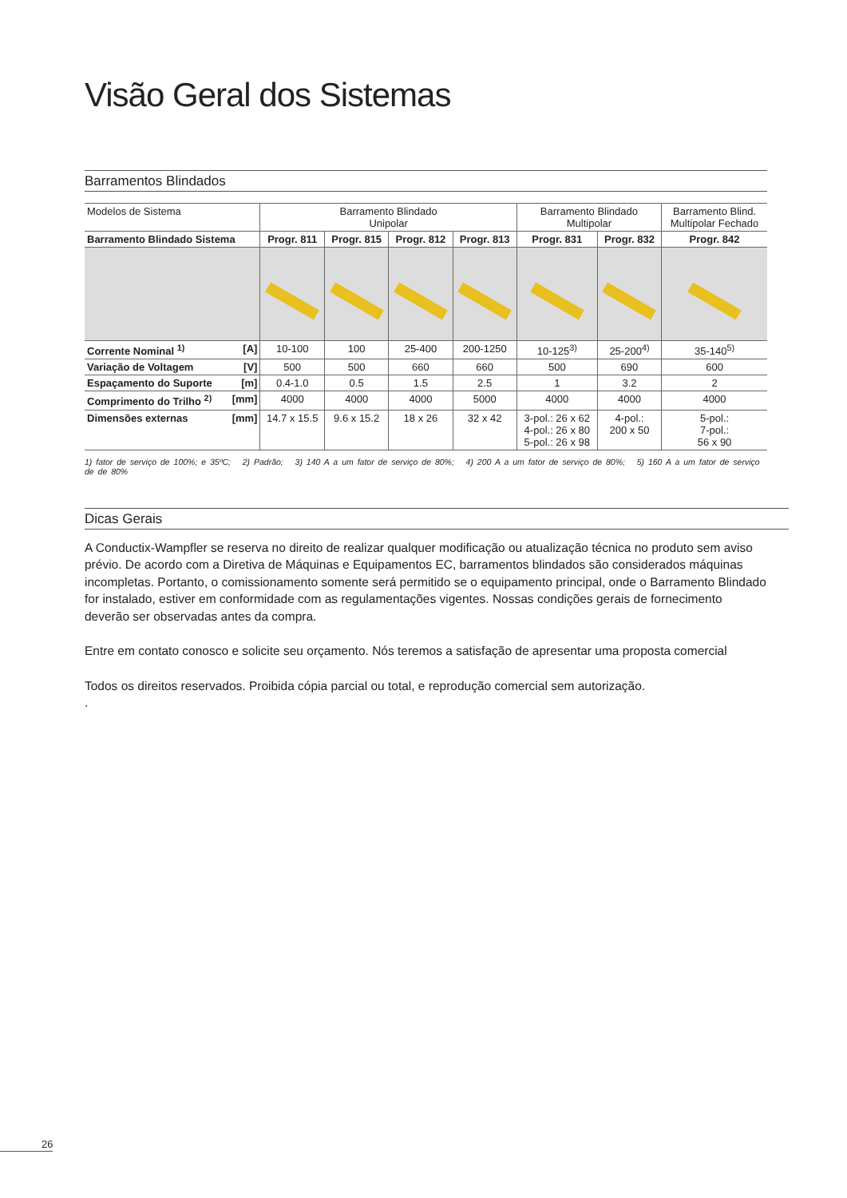Visão Geral dos Sistemas
Barramentos Blindados
| Modelos de Sistema | Barramento Blindado Unipolar | | | | Barramento Blindado Multipolar | | Barramento Blind. Multipolar Fechado |
| Barramento Blindado Sistema | Progr. 811 | Progr. 815 | Progr. 812 | Progr. 813 | Progr. 831 | Progr. 832 | Progr. 842 |
| Corrente Nominal <sup>1)</sup> [A] | 10-100 | 100 | 25-400 | 200-1250 | 10-125<sup>3)</sup> | 25-200<sup>4)</sup> | 35-140<sup>5)</sup> |
| Variação de Voltagem [V] | 500 | 500 | 660 | 660 | 500 | 690 | 600 |
| Espaçamento do Suporte [m] | 0.4-1.0 | 0.5 | 1.5 | 2.5 | 1 | 3.2 | 2 |
| Comprimento do Trilho <sup>2)</sup> [mm] | 4000 | 4000 | 4000 | 5000 | 4000 | 4000 | 4000 |
| Dimensões externas [mm] | 14.7 x 15.5 | 9.6 x 15.2 | 18 x 26 | 32 x 42 | 3-pol.: 26 x 62 4-pol.: 26 x 80 5-pol.: 26 x 98 | 4-pol.: 200 x 50 | 5-pol.: 7-pol.: 56 x 90 |
1) fator de serviço de 100%; e 35ºC; 2) Padrão; 3) 140 A a um fator de serviço de 80%; 4) 200 A a um fator de serviço de 80%; 5) 160 A a um fator de serviço de de 80%
Dicas Gerais
A Conductix-Wampfler se reserva no direito de realizar qualquer modificação ou atualização técnica no produto sem aviso prévio. De acordo com a Diretiva de Máquinas e Equipamentos EC, barramentos blindados são considerados máquinas incompletas. Portanto, o comissionamento somente será permitido se o equipamento principal, onde o Barramento Blindado for instalado, estiver em conformidade com as regulamentações vigentes. Nossas condições gerais de fornecimento deverão ser observadas antes da compra.
Entre em contato conosco e solicite seu orçamento. Nós teremos a satisfação de apresentar uma proposta comercial
Todos os direitos reservados. Proibida cópia parcial ou total, e reprodução comercial sem autorização.
.
26